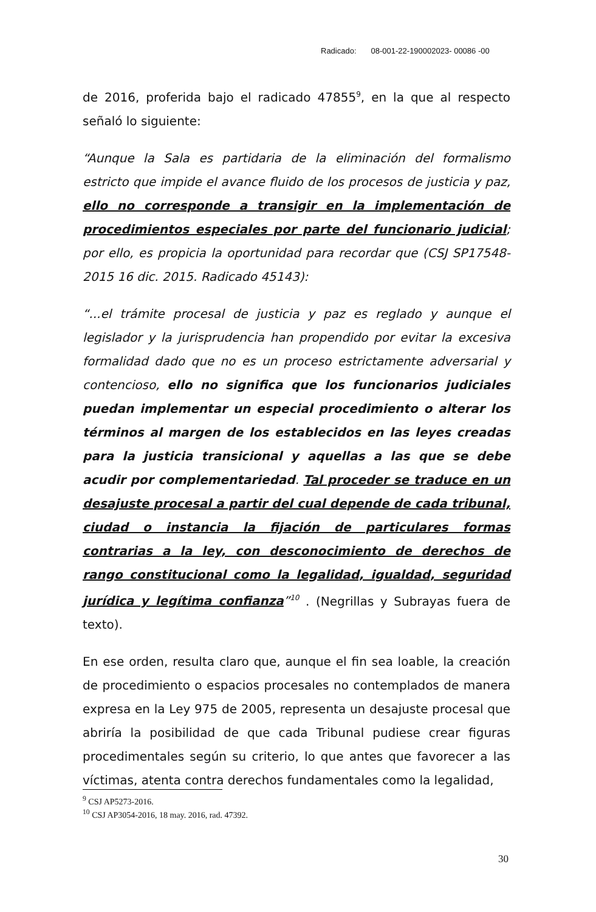Radicado: 08-001-22-190002023- 00086 -00
de 2016, proferida bajo el radicado 47855<sup>9</sup>, en la que al respecto señaló lo siguiente:
“Aunque la Sala es partidaria de la eliminación del formalismo estricto que impide el avance fluido de los procesos de justicia y paz, ello no corresponde a transigir en la implementación de procedimientos especiales por parte del funcionario judicial; por ello, es propicia la oportunidad para recordar que (CSJ SP17548-2015 16 dic. 2015. Radicado 45143):
“...el trámite procesal de justicia y paz es reglado y aunque el legislador y la jurisprudencia han propendido por evitar la excesiva formalidad dado que no es un proceso estrictamente adversarial y contencioso, ello no significa que los funcionarios judiciales puedan implementar un especial procedimiento o alterar los términos al margen de los establecidos en las leyes creadas para la justicia transicional y aquellas a las que se debe acudir por complementariedad. Tal proceder se traduce en un desajuste procesal a partir del cual depende de cada tribunal, ciudad o instancia la fijación de particulares formas contrarias a la ley, con desconocimiento de derechos de rango constitucional como la legalidad, igualdad, seguridad jurídica y legítima confianza”<sup>10</sup> . (Negrillas y Subrayas fuera de texto).
En ese orden, resulta claro que, aunque el fin sea loable, la creación de procedimiento o espacios procesales no contemplados de manera expresa en la Ley 975 de 2005, representa un desajuste procesal que abriría la posibilidad de que cada Tribunal pudiese crear figuras procedimentales según su criterio, lo que antes que favorecer a las víctimas, atenta contra derechos fundamentales como la legalidad,
<sup>9</sup> CSJ AP5273-2016.
<sup>10</sup> CSJ AP3054-2016, 18 may. 2016, rad. 47392.
30